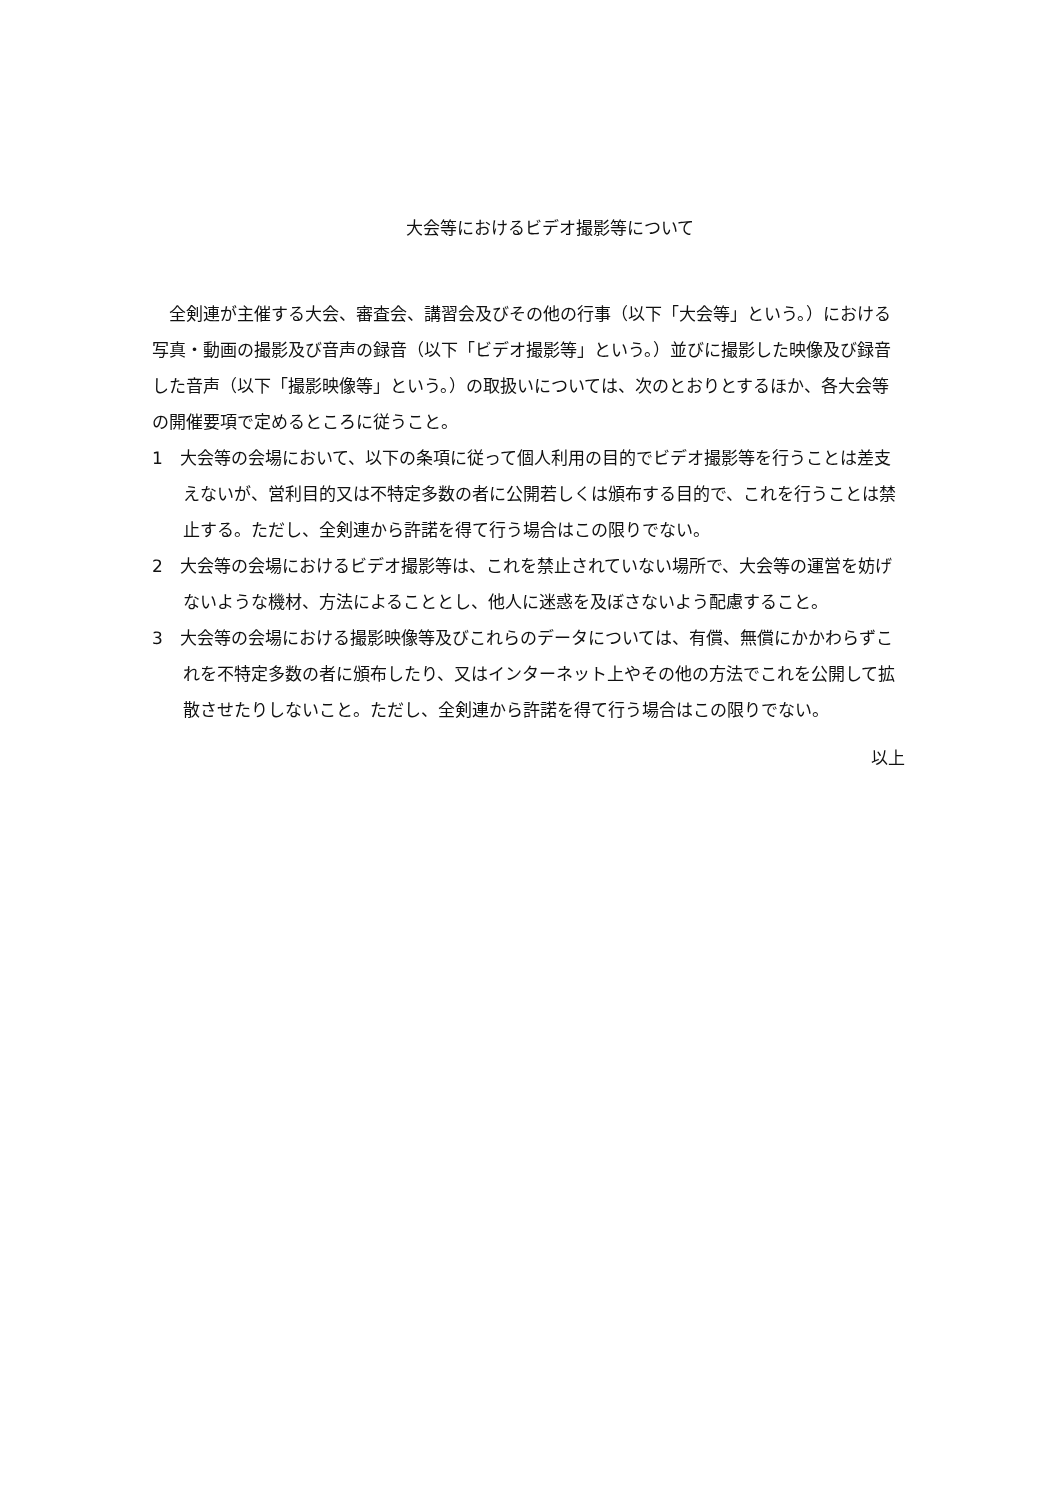大会等におけるビデオ撮影等について
全剣連が主催する大会、審査会、講習会及びその他の行事（以下「大会等」という。）における写真・動画の撮影及び音声の録音（以下「ビデオ撮影等」という。）並びに撮影した映像及び録音した音声（以下「撮影映像等」という。）の取扱いについては、次のとおりとするほか、各大会等の開催要項で定めるところに従うこと。
1　大会等の会場において、以下の条項に従って個人利用の目的でビデオ撮影等を行うことは差支えないが、営利目的又は不特定多数の者に公開若しくは頒布する目的で、これを行うことは禁止する。ただし、全剣連から許諾を得て行う場合はこの限りでない。
2　大会等の会場におけるビデオ撮影等は、これを禁止されていない場所で、大会等の運営を妨げないような機材、方法によることとし、他人に迷惑を及ぼさないよう配慮すること。
3　大会等の会場における撮影映像等及びこれらのデータについては、有償、無償にかかわらずこれを不特定多数の者に頒布したり、又はインターネット上やその他の方法でこれを公開して拡散させたりしないこと。ただし、全剣連から許諾を得て行う場合はこの限りでない。
以上